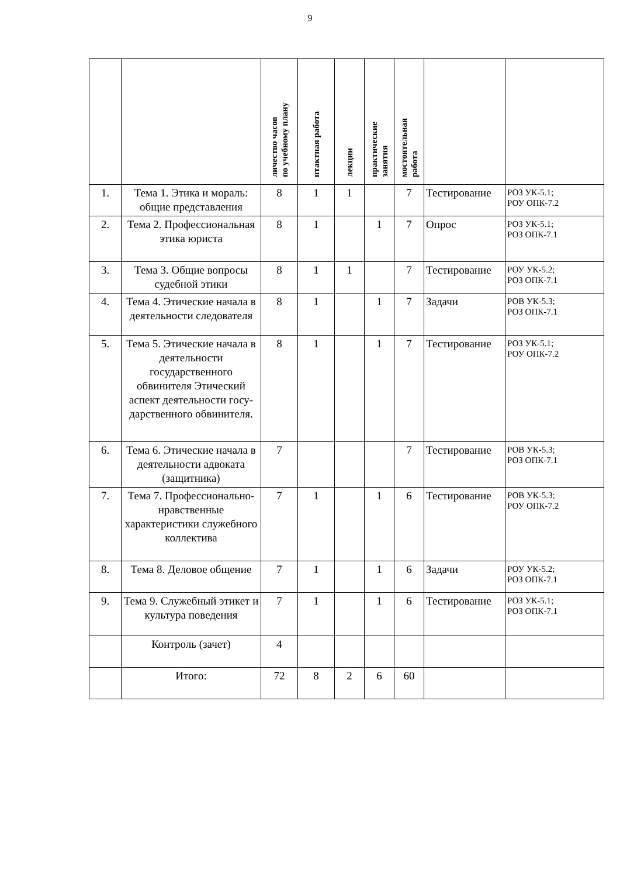9
| | | личество часов по учебному плану | нтактная работа | лекции | практические занятия | мостоятельная работа | | |
| --- | --- | --- | --- | --- | --- | --- | --- | --- |
| 1. | Тема 1. Этика и мораль: общие представления | 8 | 1 | 1 | | 7 | Тестирование | РОЗ УК-5.1; РОУ ОПК-7.2 |
| 2. | Тема 2. Профессиональная этика юриста | 8 | 1 | | 1 | 7 | Опрос | РОЗ УК-5.1; РОЗ ОПК-7.1 |
| 3. | Тема 3. Общие вопросы судебной этики | 8 | 1 | 1 | | 7 | Тестирование | РОУ УК-5.2; РОЗ ОПК-7.1 |
| 4. | Тема 4. Этические начала в деятельности следователя | 8 | 1 | | 1 | 7 | Задачи | РОВ УК-5.3; РОЗ ОПК-7.1 |
| 5. | Тема 5. Этические начала в деятельности государственного обвинителя Этический аспект деятельности госу-дарственного обвинителя. | 8 | 1 | | 1 | 7 | Тестирование | РОЗ УК-5.1; РОУ ОПК-7.2 |
| 6. | Тема 6. Этические начала в деятельности адвоката (защитника) | 7 | | | | 7 | Тестирование | РОВ УК-5.3; РОЗ ОПК-7.1 |
| 7. | Тема 7. Профессионально-нравственные характеристики служебного коллектива | 7 | 1 | | 1 | 6 | Тестирование | РОВ УК-5.3; РОУ ОПК-7.2 |
| 8. | Тема 8. Деловое общение | 7 | 1 | | 1 | 6 | Задачи | РОУ УК-5.2; РОЗ ОПК-7.1 |
| 9. | Тема 9. Служебный этикет и культура поведения | 7 | 1 | | 1 | 6 | Тестирование | РОЗ УК-5.1; РОЗ ОПК-7.1 |
| | Контроль (зачет) | 4 | | | | | | |
| | Итого: | 72 | 8 | 2 | 6 | 60 | | |